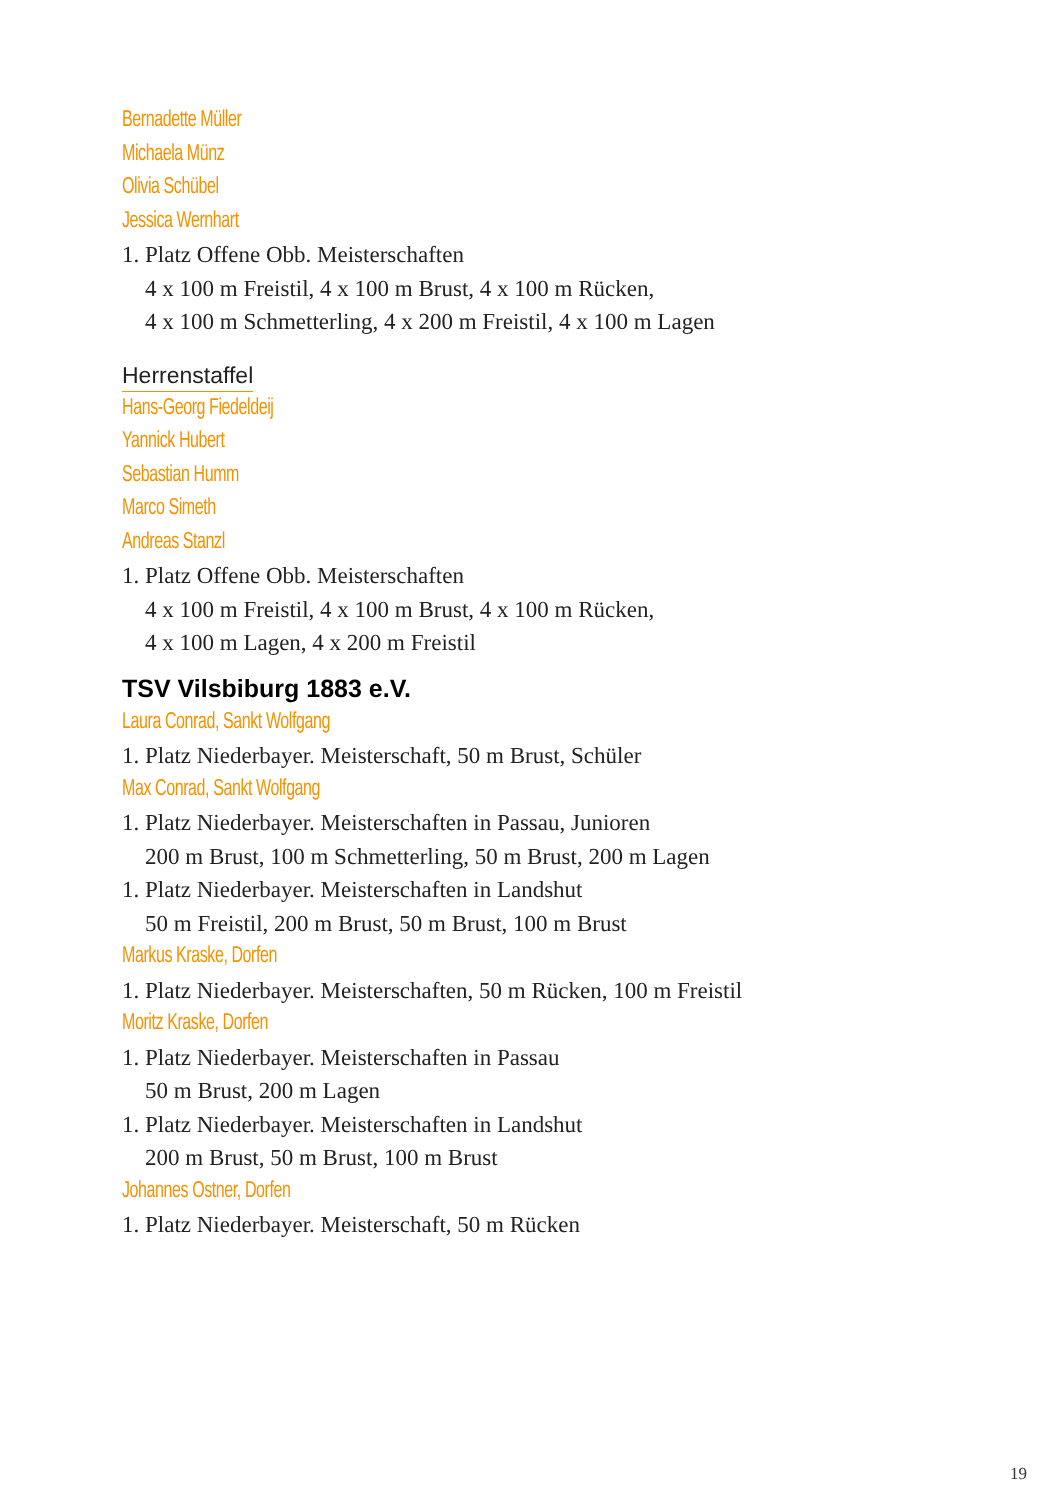Bernadette Müller
Michaela Münz
Olivia Schübel
Jessica Wernhart
1. Platz Offene Obb. Meisterschaften
4 x 100 m Freistil, 4 x 100 m Brust, 4 x 100 m Rücken,
4 x 100 m Schmetterling, 4 x 200 m Freistil, 4 x 100 m Lagen
Herrenstaffel
Hans-Georg Fiedeldeij
Yannick Hubert
Sebastian Humm
Marco Simeth
Andreas Stanzl
1. Platz Offene Obb. Meisterschaften
4 x 100 m Freistil, 4 x 100 m Brust, 4 x 100 m Rücken,
4 x 100 m Lagen, 4 x 200 m Freistil
TSV Vilsbiburg 1883 e.V.
Laura Conrad, Sankt Wolfgang
1. Platz Niederbayer. Meisterschaft, 50 m Brust, Schüler
Max Conrad, Sankt Wolfgang
1. Platz Niederbayer. Meisterschaften in Passau, Junioren
200 m Brust, 100 m Schmetterling, 50 m Brust, 200 m Lagen
1. Platz Niederbayer. Meisterschaften in Landshut
50 m Freistil, 200 m Brust, 50 m Brust, 100 m Brust
Markus Kraske, Dorfen
1. Platz Niederbayer. Meisterschaften, 50 m Rücken, 100 m Freistil
Moritz Kraske, Dorfen
1. Platz Niederbayer. Meisterschaften in Passau
50 m Brust, 200 m Lagen
1. Platz Niederbayer. Meisterschaften in Landshut
200 m Brust, 50 m Brust, 100 m Brust
Johannes Ostner, Dorfen
1. Platz Niederbayer. Meisterschaft, 50 m Rücken
19